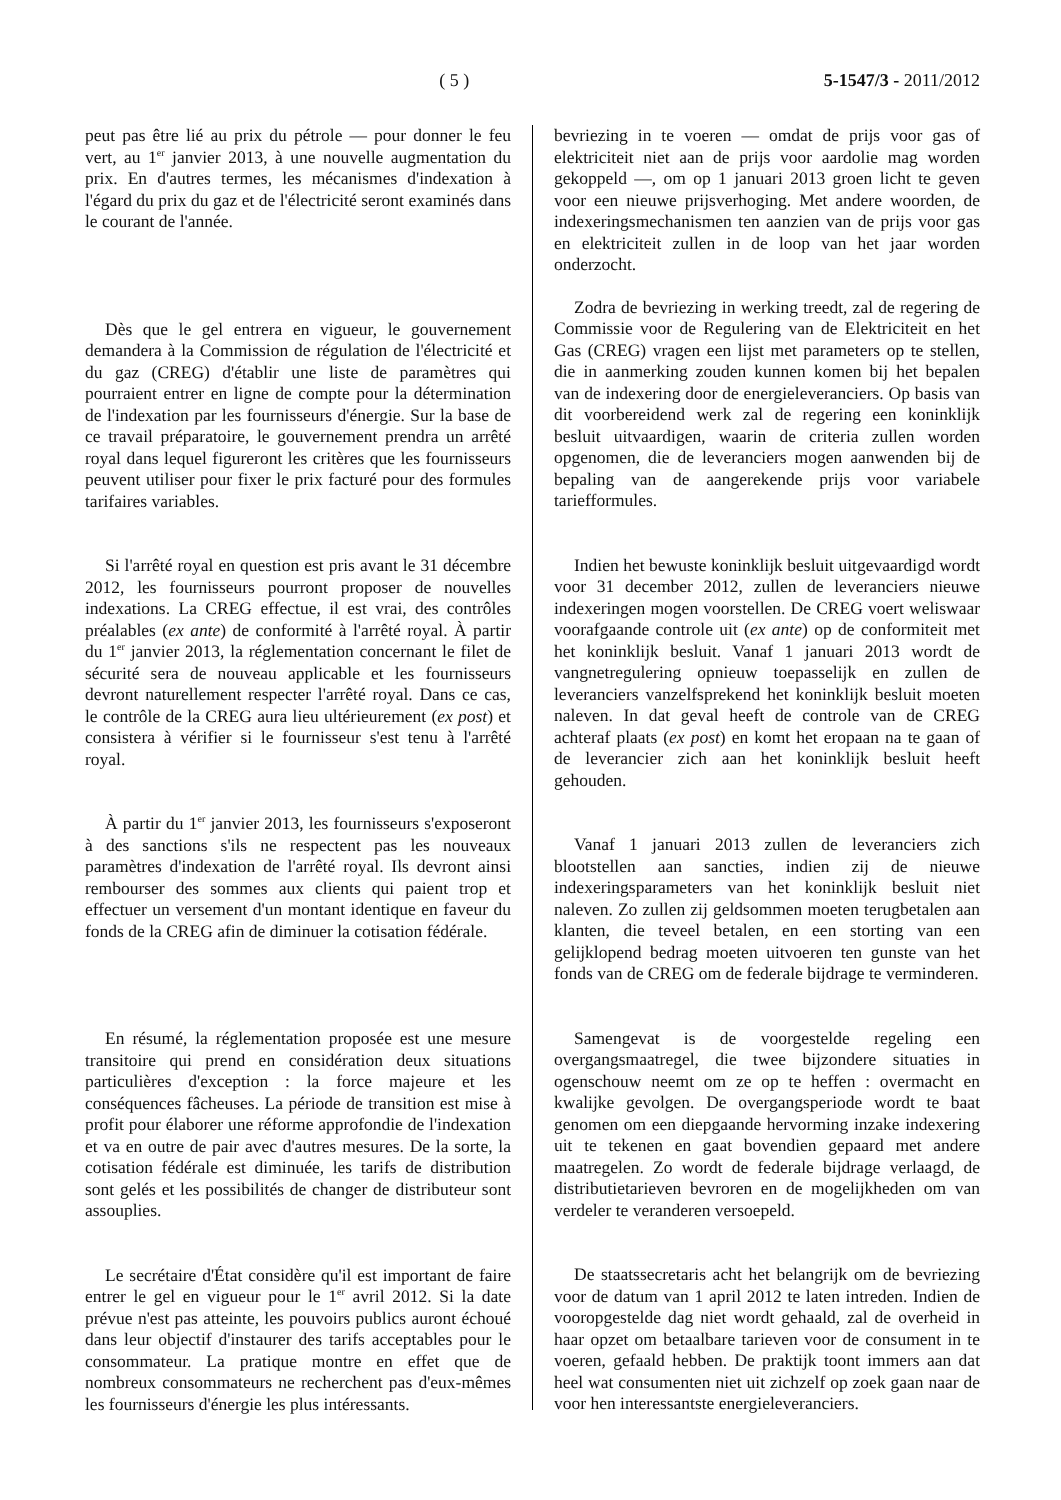( 5 ) 5-1547/3 - 2011/2012
peut pas être lié au prix du pétrole — pour donner le feu vert, au 1<sup>er</sup> janvier 2013, à une nouvelle augmentation du prix. En d'autres termes, les mécanismes d'indexation à l'égard du prix du gaz et de l'électricité seront examinés dans le courant de l'année.
Dès que le gel entrera en vigueur, le gouvernement demandera à la Commission de régulation de l'électricité et du gaz (CREG) d'établir une liste de paramètres qui pourraient entrer en ligne de compte pour la détermination de l'indexation par les fournisseurs d'énergie. Sur la base de ce travail préparatoire, le gouvernement prendra un arrêté royal dans lequel figureront les critères que les fournisseurs peuvent utiliser pour fixer le prix facturé pour des formules tarifaires variables.
Si l'arrêté royal en question est pris avant le 31 décembre 2012, les fournisseurs pourront proposer de nouvelles indexations. La CREG effectue, il est vrai, des contrôles préalables (ex ante) de conformité à l'arrêté royal. À partir du 1<sup>er</sup> janvier 2013, la réglementation concernant le filet de sécurité sera de nouveau applicable et les fournisseurs devront naturellement respecter l'arrêté royal. Dans ce cas, le contrôle de la CREG aura lieu ultérieurement (ex post) et consistera à vérifier si le fournisseur s'est tenu à l'arrêté royal.
À partir du 1<sup>er</sup> janvier 2013, les fournisseurs s'exposeront à des sanctions s'ils ne respectent pas les nouveaux paramètres d'indexation de l'arrêté royal. Ils devront ainsi rembourser des sommes aux clients qui paient trop et effectuer un versement d'un montant identique en faveur du fonds de la CREG afin de diminuer la cotisation fédérale.
En résumé, la réglementation proposée est une mesure transitoire qui prend en considération deux situations particulières d'exception : la force majeure et les conséquences fâcheuses. La période de transition est mise à profit pour élaborer une réforme approfondie de l'indexation et va en outre de pair avec d'autres mesures. De la sorte, la cotisation fédérale est diminuée, les tarifs de distribution sont gelés et les possibilités de changer de distributeur sont assouplies.
Le secrétaire d'État considère qu'il est important de faire entrer le gel en vigueur pour le 1<sup>er</sup> avril 2012. Si la date prévue n'est pas atteinte, les pouvoirs publics auront échoué dans leur objectif d'instaurer des tarifs acceptables pour le consommateur. La pratique montre en effet que de nombreux consommateurs ne recherchent pas d'eux-mêmes les fournisseurs d'énergie les plus intéressants.
bevriezing in te voeren — omdat de prijs voor gas of elektriciteit niet aan de prijs voor aardolie mag worden gekoppeld —, om op 1 januari 2013 groen licht te geven voor een nieuwe prijsverhoging. Met andere woorden, de indexeringsmechanismen ten aanzien van de prijs voor gas en elektriciteit zullen in de loop van het jaar worden onderzocht.
Zodra de bevriezing in werking treedt, zal de regering de Commissie voor de Regulering van de Elektriciteit en het Gas (CREG) vragen een lijst met parameters op te stellen, die in aanmerking zouden kunnen komen bij het bepalen van de indexering door de energieleveranciers. Op basis van dit voorbereidend werk zal de regering een koninklijk besluit uitvaardigen, waarin de criteria zullen worden opgenomen, die de leveranciers mogen aanwenden bij de bepaling van de aangerekende prijs voor variabele tariefformules.
Indien het bewuste koninklijk besluit uitgevaardigd wordt voor 31 december 2012, zullen de leveranciers nieuwe indexeringen mogen voorstellen. De CREG voert weliswaar voorafgaande controle uit (ex ante) op de conformiteit met het koninklijk besluit. Vanaf 1 januari 2013 wordt de vangnetregulering opnieuw toepasselijk en zullen de leveranciers vanzelfsprekend het koninklijk besluit moeten naleven. In dat geval heeft de controle van de CREG achteraf plaats (ex post) en komt het eropaan na te gaan of de leverancier zich aan het koninklijk besluit heeft gehouden.
Vanaf 1 januari 2013 zullen de leveranciers zich blootstellen aan sancties, indien zij de nieuwe indexeringsparameters van het koninklijk besluit niet naleven. Zo zullen zij geldsommen moeten terugbetalen aan klanten, die teveel betalen, en een storting van een gelijklopend bedrag moeten uitvoeren ten gunste van het fonds van de CREG om de federale bijdrage te verminderen.
Samengevat is de voorgestelde regeling een overgangsmaatregel, die twee bijzondere situaties in ogenschouw neemt om ze op te heffen : overmacht en kwalijke gevolgen. De overgangsperiode wordt te baat genomen om een diepgaande hervorming inzake indexering uit te tekenen en gaat bovendien gepaard met andere maatregelen. Zo wordt de federale bijdrage verlaagd, de distributietarieven bevroren en de mogelijkheden om van verdeler te veranderen versoepeld.
De staatssecretaris acht het belangrijk om de bevriezing voor de datum van 1 april 2012 te laten intreden. Indien de vooropgestelde dag niet wordt gehaald, zal de overheid in haar opzet om betaalbare tarieven voor de consument in te voeren, gefaald hebben. De praktijk toont immers aan dat heel wat consumenten niet uit zichzelf op zoek gaan naar de voor hen interessantste energieleveranciers.